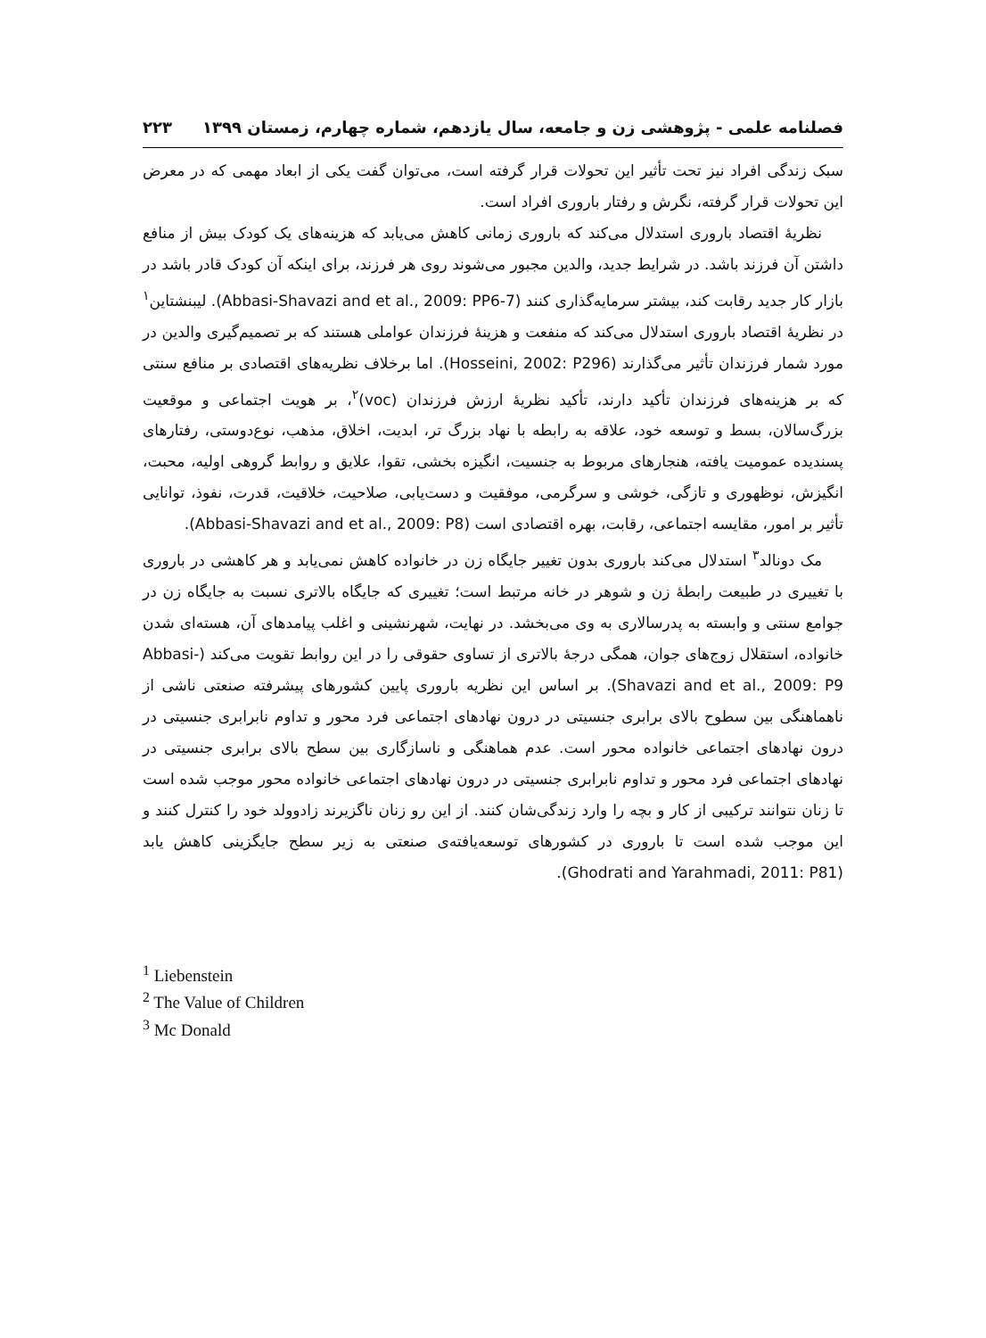فصلنامه علمی - پژوهشی زن و جامعه، سال یازدهم، شماره چهارم، زمستان ۱۳۹۹ ۲۲۳
سبک زندگی افراد نیز تحت تأثیر این تحولات قرار گرفته است، می‌توان گفت یکی از ابعاد مهمی که در معرض این تحولات قرار گرفته، نگرش و رفتار باروری افراد است.
نظریۀ اقتصاد باروری استدلال می‌کند که باروری زمانی کاهش می‌یابد که هزینه‌های یک کودک بیش از منافع داشتن آن فرزند باشد. در شرایط جدید، والدین مجبور می‌شوند روی هر فرزند، برای اینکه آن کودک قادر باشد در بازار کار جدید رقابت کند، بیشتر سرمایه‌گذاری کنند (Abbasi-Shavazi and et al., 2009: PP6-7). لیبنشتاین<sup>۱</sup> در نظریۀ اقتصاد باروری استدلال می‌کند که منفعت و هزینۀ فرزندان عواملی هستند که بر تصمیم‌گیری والدین در مورد شمار فرزندان تأثیر می‌گذارند (Hosseini, 2002: P296). اما برخلاف نظریه‌های اقتصادی بر منافع سنتی که بر هزینه‌های فرزندان تأکید دارند، تأکید نظریۀ ارزش فرزندان (voc)<sup>۲</sup>، بر هویت اجتماعی و موقعیت بزرگ‌سالان، بسط و توسعه خود، علاقه به رابطه با نهاد بزرگ تر، ابدیت، اخلاق، مذهب، نوع‌دوستی، رفتارهای پسندیده عمومیت یافته، هنجارهای مربوط به جنسیت، انگیزه بخشی، تقوا، علایق و روابط گروهی اولیه، محبت، انگیزش، نوظهوری و تازگی، خوشی و سرگرمی، موفقیت و دست‌یابی، صلاحیت، خلاقیت، قدرت، نفوذ، توانایی تأثیر بر امور، مقایسه اجتماعی، رقابت، بهره اقتصادی است (Abbasi-Shavazi and et al., 2009: P8).
مک دونالد<sup>۳</sup> استدلال می‌کند باروری بدون تغییر جایگاه زن در خانواده کاهش نمی‌یابد و هر کاهشی در باروری با تغییری در طبیعت رابطۀ زن و شوهر در خانه مرتبط است؛ تغییری که جایگاه بالاتری نسبت به جایگاه زن در جوامع سنتی و وابسته به پدرسالاری به وی می‌بخشد. در نهایت، شهرنشینی و اغلب پیامدهای آن، هسته‌ای شدن خانواده، استقلال زوج‌های جوان، همگی درجۀ بالاتری از تساوی حقوقی را در این روابط تقویت می‌کند (Abbasi-Shavazi and et al., 2009: P9). بر اساس این نظریه باروری پایین کشورهای پیشرفته صنعتی ناشی از ناهماهنگی بین سطوح بالای برابری جنسیتی در درون نهادهای اجتماعی فرد محور و تداوم نابرابری جنسیتی در درون نهادهای اجتماعی خانواده محور است. عدم هماهنگی و ناسازگاری بین سطح بالای برابری جنسیتی در نهادهای اجتماعی فرد محور و تداوم نابرابری جنسیتی در درون نهادهای اجتماعی خانواده محور موجب شده است تا زنان نتوانند ترکیبی از کار و بچه را وارد زندگی‌شان کنند. از این رو زنان ناگزیرند زادوولد خود را کنترل کنند و این موجب شده است تا باروری در کشورهای توسعه‌یافته‌ی صنعتی به زیر سطح جایگزینی کاهش یابد (Ghodrati and Yarahmadi, 2011: P81).
<sup>1</sup> Liebenstein
<sup>2</sup> The Value of Children
<sup>3</sup> Mc Donald